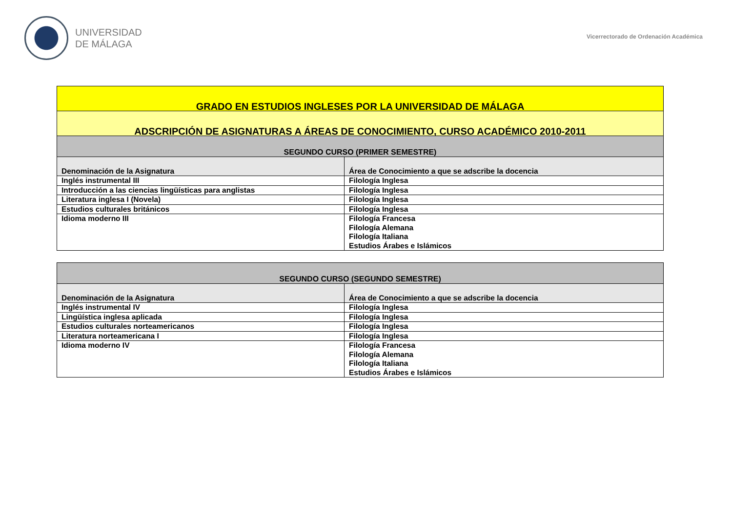UNIVERSIDAD
DE MÁLAGA
Vicerrectorado de Ordenación Académica
| GRADO EN ESTUDIOS INGLESES POR LA UNIVERSIDAD DE MÁLAGA | |
| --- | --- |
| ADSCRIPCIÓN DE ASIGNATURAS A ÁREAS DE CONOCIMIENTO, CURSO ACADÉMICO 2010-2011 | |
| SEGUNDO CURSO (PRIMER SEMESTRE) | |
| Denominación de la Asignatura | Área de Conocimiento a que se adscribe la docencia |
| Inglés instrumental III | Filología Inglesa |
| Introducción a las ciencias lingüísticas para anglistas | Filología Inglesa |
| Literatura inglesa I (Novela) | Filología Inglesa |
| Estudios culturales británicos | Filología Inglesa |
| Idioma moderno III | Filología Francesa Filología Alemana Filología Italiana Estudios Árabes e Islámicos |
| SEGUNDO CURSO (SEGUNDO SEMESTRE) | |
| --- | --- |
| Denominación de la Asignatura | Área de Conocimiento a que se adscribe la docencia |
| Inglés instrumental IV | Filología Inglesa |
| Lingüística inglesa aplicada | Filología Inglesa |
| Estudios culturales norteamericanos | Filología Inglesa |
| Literatura norteamericana I | Filología Inglesa |
| Idioma moderno IV | Filología Francesa Filología Alemana Filología Italiana Estudios Árabes e Islámicos |